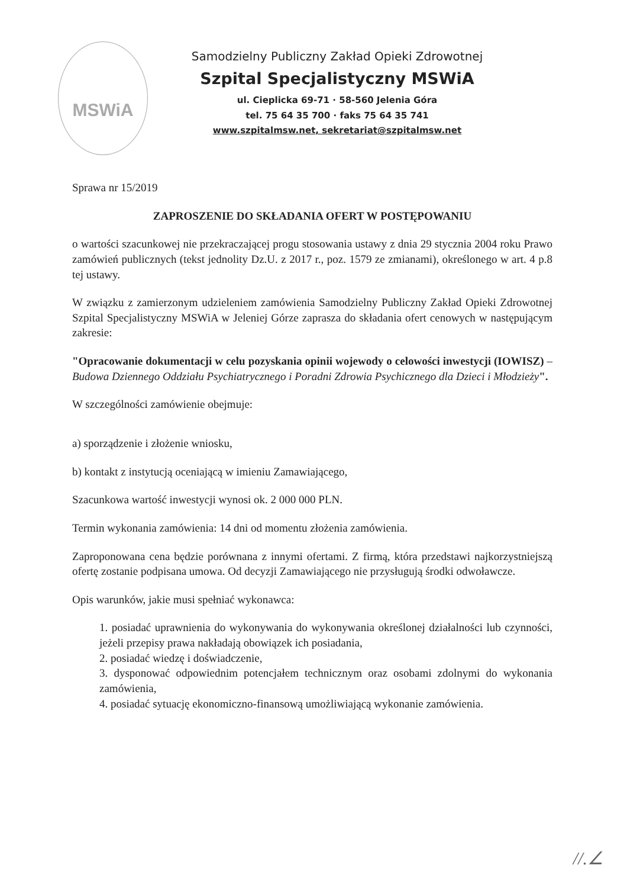MSWiA
Samodzielny Publiczny Zakład Opieki Zdrowotnej
Szpital Specjalistyczny MSWiA
ul. Cieplicka 69-71 · 58-560 Jelenia Góra
tel. 75 64 35 700 · faks 75 64 35 741
www.szpitalmsw.net, sekretariat@szpitalmsw.net
Sprawa nr 15/2019
ZAPROSZENIE DO SKŁADANIA OFERT W POSTĘPOWANIU
o wartości szacunkowej nie przekraczającej progu stosowania ustawy z dnia 29 stycznia 2004 roku Prawo zamówień publicznych (tekst jednolity Dz.U. z 2017 r., poz. 1579 ze zmianami), określonego w art. 4 p.8 tej ustawy.
W związku z zamierzonym udzieleniem zamówienia Samodzielny Publiczny Zakład Opieki Zdrowotnej Szpital Specjalistyczny MSWiA w Jeleniej Górze zaprasza do składania ofert cenowych w następującym zakresie:
"Opracowanie dokumentacji w celu pozyskania opinii wojewody o celowości inwestycji (IOWISZ) – Budowa Dziennego Oddziału Psychiatrycznego i Poradni Zdrowia Psychicznego dla Dzieci i Młodzieży".
W szczególności zamówienie obejmuje:
a) sporządzenie i złożenie wniosku,
b) kontakt z instytucją oceniającą w imieniu Zamawiającego,
Szacunkowa wartość inwestycji wynosi ok. 2 000 000 PLN.
Termin wykonania zamówienia: 14 dni od momentu złożenia zamówienia.
Zaproponowana cena będzie porównana z innymi ofertami. Z firmą, która przedstawi najkorzystniejszą ofertę zostanie podpisana umowa. Od decyzji Zamawiającego nie przysługują środki odwoławcze.
Opis warunków, jakie musi spełniać wykonawca:
1. posiadać uprawnienia do wykonywania do wykonywania określonej działalności lub czynności, jeżeli przepisy prawa nakładają obowiązek ich posiadania,
2. posiadać wiedzę i doświadczenie,
3. dysponować odpowiednim potencjałem technicznym oraz osobami zdolnymi do wykonania zamówienia,
4. posiadać sytuację ekonomiczno-finansową umożliwiającą wykonanie zamówienia.
//.∠